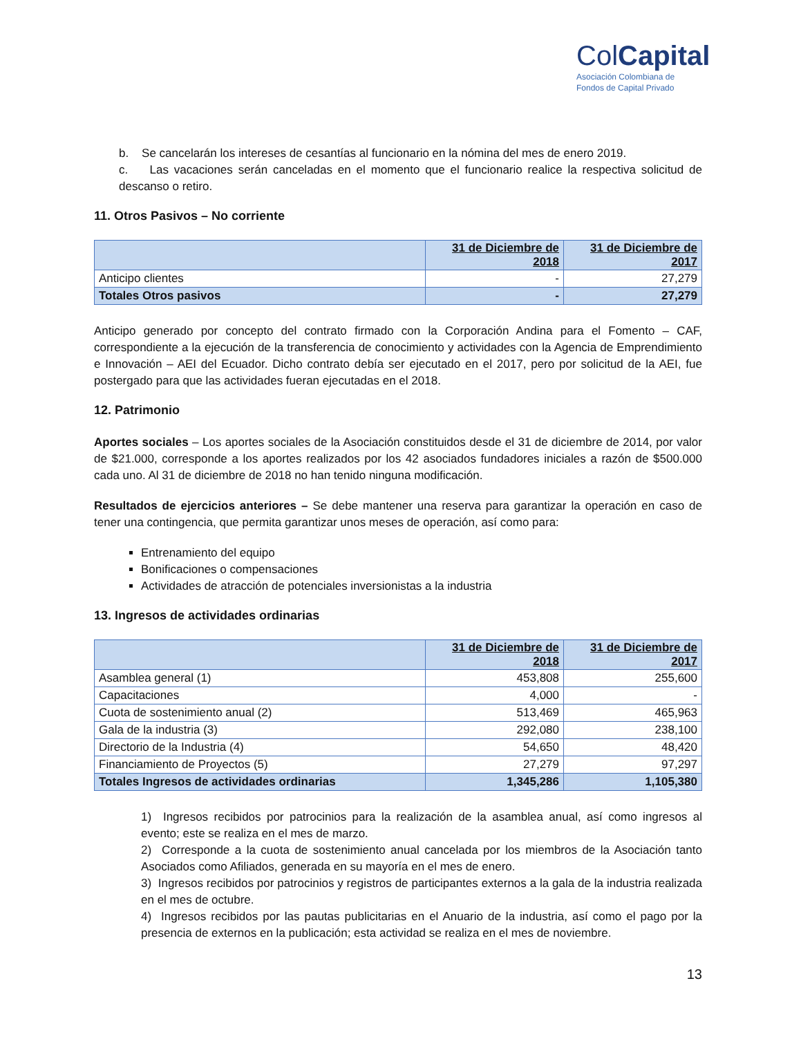ColCapital
Asociación Colombiana de
Fondos de Capital Privado
b. Se cancelarán los intereses de cesantías al funcionario en la nómina del mes de enero 2019.
c. Las vacaciones serán canceladas en el momento que el funcionario realice la respectiva solicitud de descanso o retiro.
11. Otros Pasivos – No corriente
| | 31 de Diciembre de 2018 | 31 de Diciembre de 2017 |
| --- | --- | --- |
| Anticipo clientes | - | 27,279 |
| Totales Otros pasivos | - | 27,279 |
Anticipo generado por concepto del contrato firmado con la Corporación Andina para el Fomento – CAF, correspondiente a la ejecución de la transferencia de conocimiento y actividades con la Agencia de Emprendimiento e Innovación – AEI del Ecuador. Dicho contrato debía ser ejecutado en el 2017, pero por solicitud de la AEI, fue postergado para que las actividades fueran ejecutadas en el 2018.
12. Patrimonio
Aportes sociales – Los aportes sociales de la Asociación constituidos desde el 31 de diciembre de 2014, por valor de $21.000, corresponde a los aportes realizados por los 42 asociados fundadores iniciales a razón de $500.000 cada uno. Al 31 de diciembre de 2018 no han tenido ninguna modificación.
Resultados de ejercicios anteriores – Se debe mantener una reserva para garantizar la operación en caso de tener una contingencia, que permita garantizar unos meses de operación, así como para:
Entrenamiento del equipo
Bonificaciones o compensaciones
Actividades de atracción de potenciales inversionistas a la industria
13. Ingresos de actividades ordinarias
| | 31 de Diciembre de 2018 | 31 de Diciembre de 2017 |
| --- | --- | --- |
| Asamblea general (1) | 453,808 | 255,600 |
| Capacitaciones | 4,000 | - |
| Cuota de sostenimiento anual (2) | 513,469 | 465,963 |
| Gala de la industria (3) | 292,080 | 238,100 |
| Directorio de la Industria (4) | 54,650 | 48,420 |
| Financiamiento de Proyectos (5) | 27,279 | 97,297 |
| Totales Ingresos de actividades ordinarias | 1,345,286 | 1,105,380 |
1) Ingresos recibidos por patrocinios para la realización de la asamblea anual, así como ingresos al evento; este se realiza en el mes de marzo.
2) Corresponde a la cuota de sostenimiento anual cancelada por los miembros de la Asociación tanto Asociados como Afiliados, generada en su mayoría en el mes de enero.
3) Ingresos recibidos por patrocinios y registros de participantes externos a la gala de la industria realizada en el mes de octubre.
4) Ingresos recibidos por las pautas publicitarias en el Anuario de la industria, así como el pago por la presencia de externos en la publicación; esta actividad se realiza en el mes de noviembre.
13